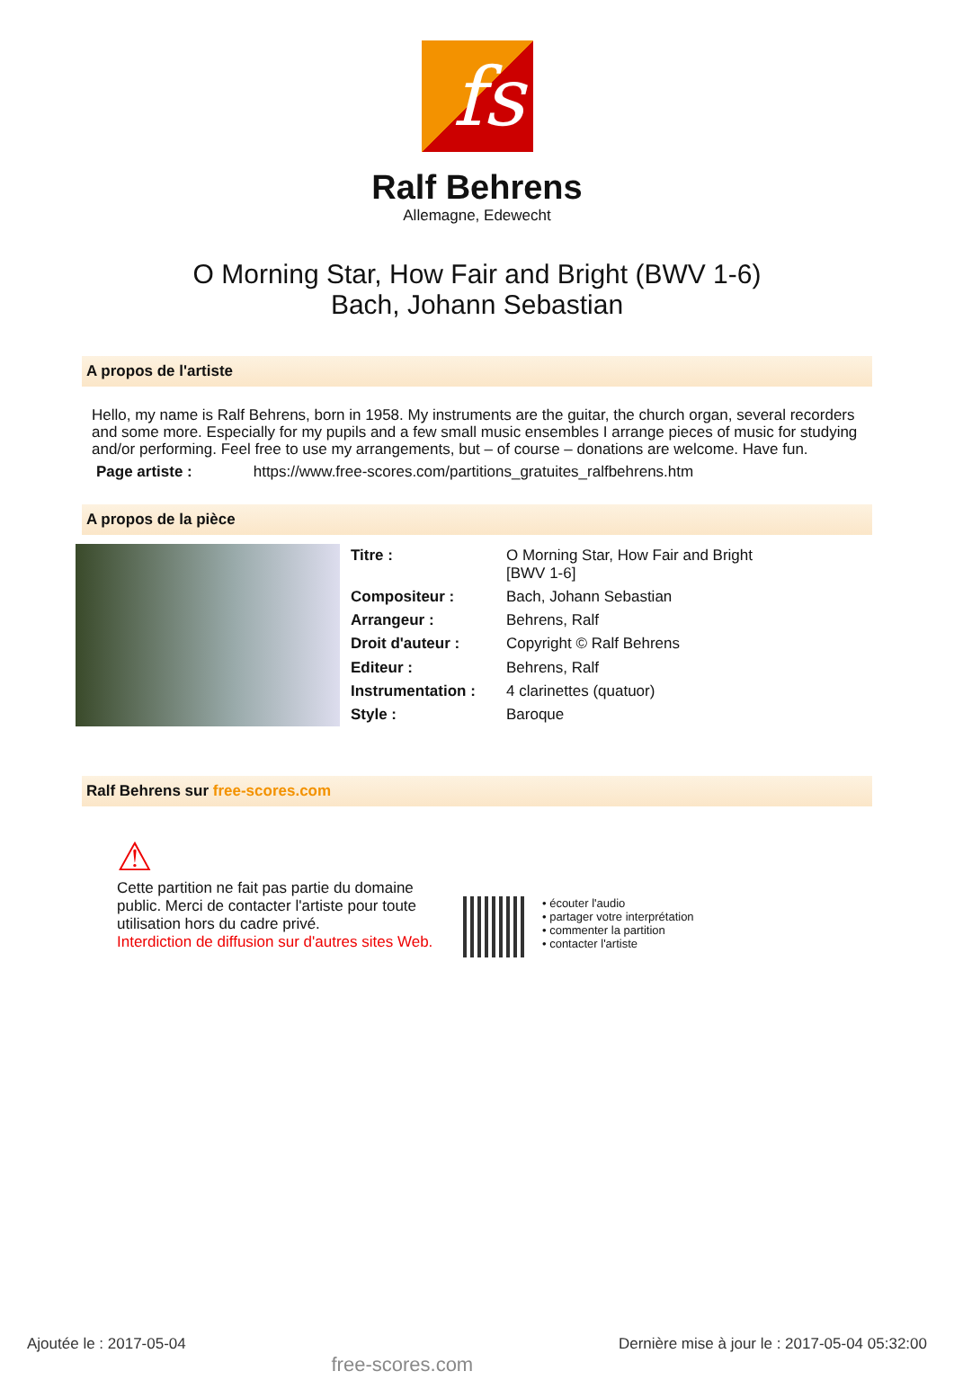fs
Ralf Behrens
Allemagne, Edewecht
O Morning Star, How Fair and Bright (BWV 1-6)
Bach, Johann Sebastian
A propos de l'artiste
Hello, my name is Ralf Behrens, born in 1958. My instruments are the guitar, the church organ, several recorders and some more. Especially for my pupils and a few small music ensembles I arrange pieces of music for studying and/or performing. Feel free to use my arrangements, but – of course – donations are welcome. Have fun.
Page artiste : https://www.free-scores.com/partitions_gratuites_ralfbehrens.htm
A propos de la pièce
| Titre : | O Morning Star, How Fair and Bright [BWV 1-6] |
| Compositeur : | Bach, Johann Sebastian |
| Arrangeur : | Behrens, Ralf |
| Droit d'auteur : | Copyright © Ralf Behrens |
| Editeur : | Behrens, Ralf |
| Instrumentation : | 4 clarinettes (quatuor) |
| Style : | Baroque |
Ralf Behrens sur free-scores.com
⚠
Cette partition ne fait pas partie du domaine public. Merci de contacter l'artiste pour toute utilisation hors du cadre privé.
Interdiction de diffusion sur d'autres sites Web.
• écouter l'audio
• partager votre interprétation
• commenter la partition
• contacter l'artiste
Ajoutée le : 2017-05-04 free-scores.com Dernière mise à jour le : 2017-05-04 05:32:00